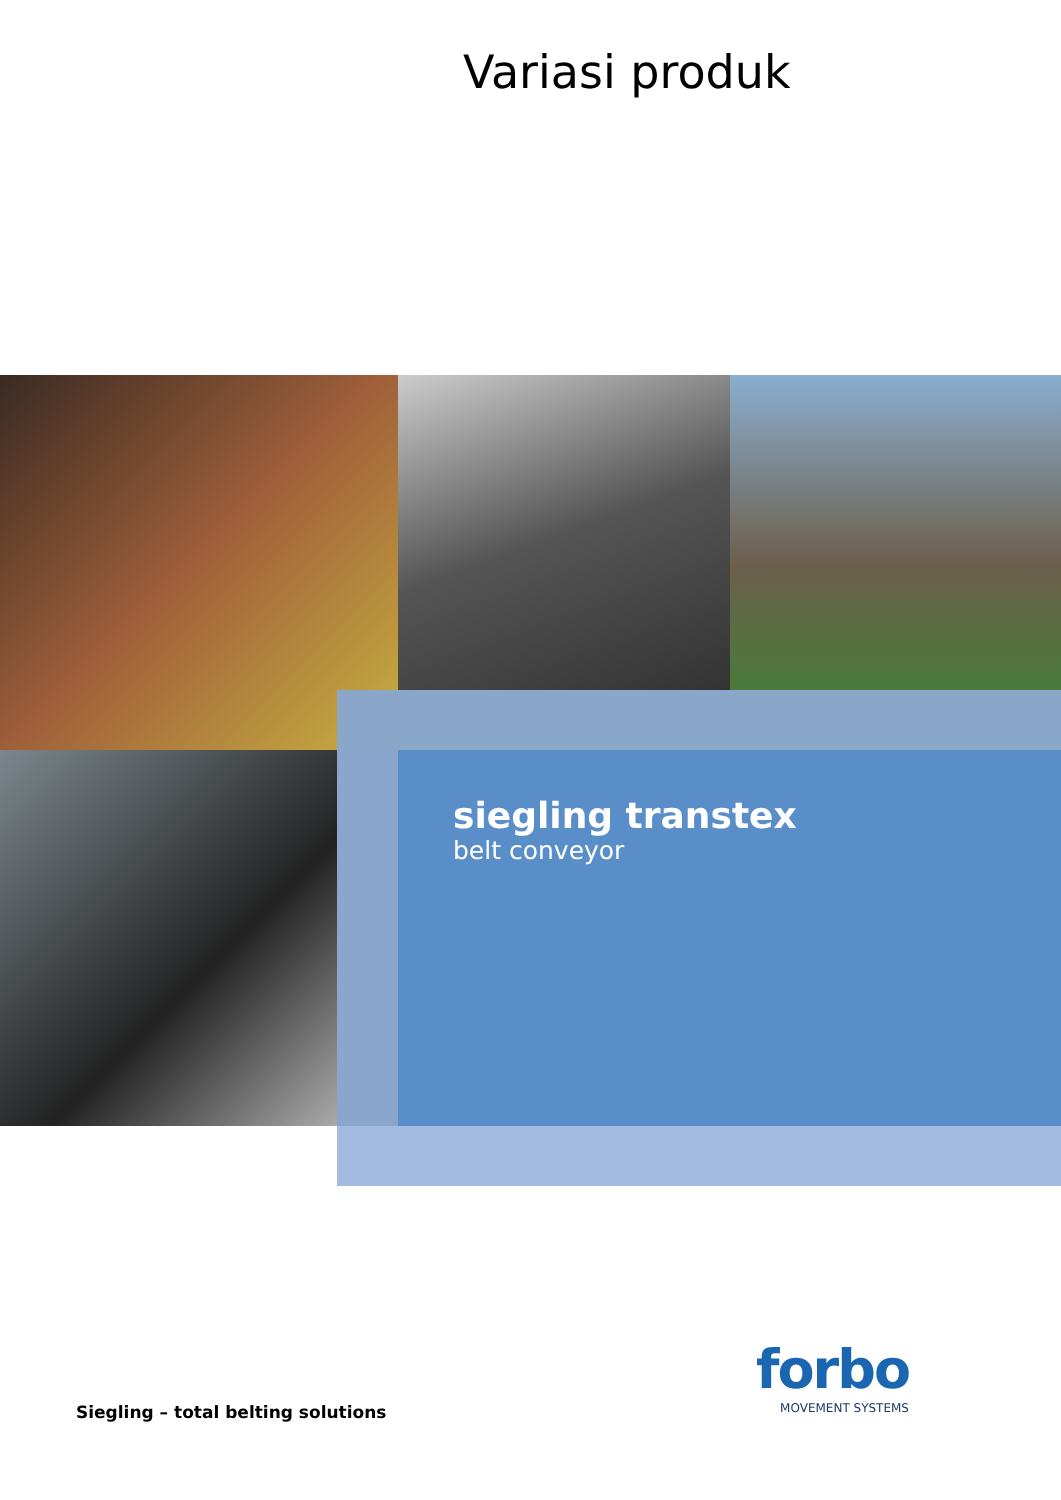Variasi produk
siegling transtex
belt conveyor
Siegling – total belting solutions
forbo
MOVEMENT SYSTEMS